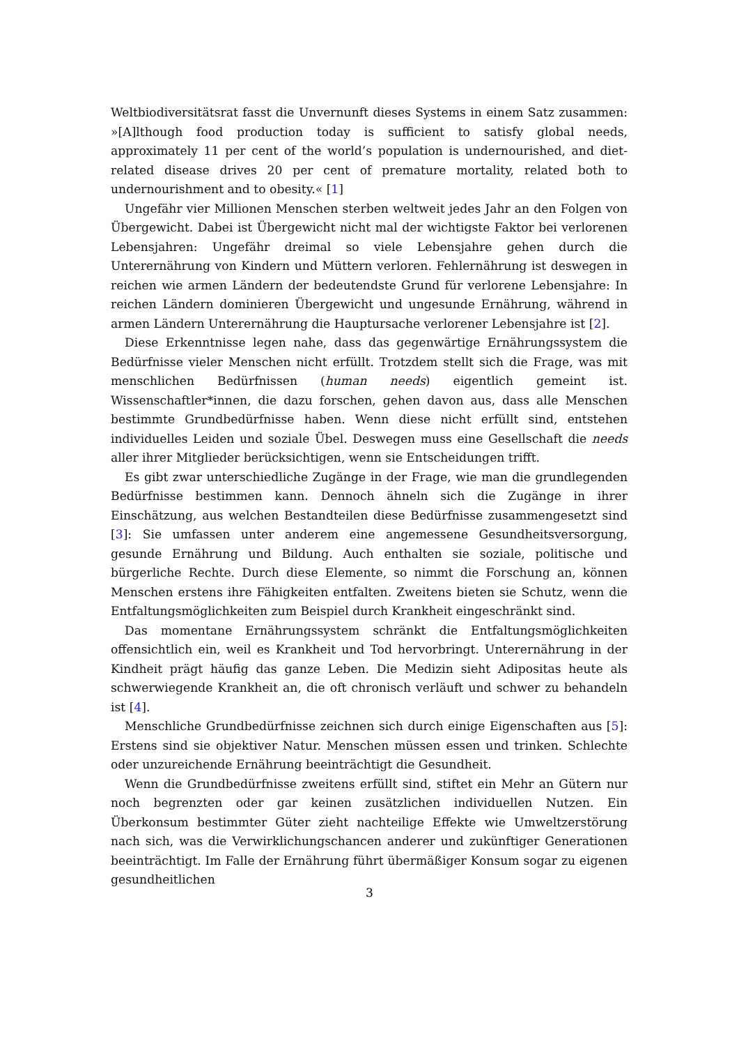Weltbiodiversitätsrat fasst die Unvernunft dieses Systems in einem Satz zusammen: »[A]lthough food production today is sufficient to satisfy global needs, approximately 11 per cent of the world’s population is undernourished, and diet-related disease drives 20 per cent of premature mortality, related both to undernourishment and to obesity.« [1]
Ungefähr vier Millionen Menschen sterben weltweit jedes Jahr an den Folgen von Übergewicht. Dabei ist Übergewicht nicht mal der wichtigste Faktor bei verlorenen Lebensjahren: Ungefähr dreimal so viele Lebensjahre gehen durch die Unterernährung von Kindern und Müttern verloren. Fehlernährung ist deswegen in reichen wie armen Ländern der bedeutendste Grund für verlorene Lebensjahre: In reichen Ländern dominieren Übergewicht und ungesunde Ernährung, während in armen Ländern Unterernährung die Hauptursache verlorener Lebensjahre ist [2].
Diese Erkenntnisse legen nahe, dass das gegenwärtige Ernährungssystem die Bedürfnisse vieler Menschen nicht erfüllt. Trotzdem stellt sich die Frage, was mit menschlichen Bedürfnissen (human needs) eigentlich gemeint ist. Wissenschaftler*innen, die dazu forschen, gehen davon aus, dass alle Menschen bestimmte Grundbedürfnisse haben. Wenn diese nicht erfüllt sind, entstehen individuelles Leiden und soziale Übel. Deswegen muss eine Gesellschaft die needs aller ihrer Mitglieder berücksichtigen, wenn sie Entscheidungen trifft.
Es gibt zwar unterschiedliche Zugänge in der Frage, wie man die grundlegenden Bedürfnisse bestimmen kann. Dennoch ähneln sich die Zugänge in ihrer Einschätzung, aus welchen Bestandteilen diese Bedürfnisse zusammengesetzt sind [3]: Sie umfassen unter anderem eine angemessene Gesundheitsversorgung, gesunde Ernährung und Bildung. Auch enthalten sie soziale, politische und bürgerliche Rechte. Durch diese Elemente, so nimmt die Forschung an, können Menschen erstens ihre Fähigkeiten entfalten. Zweitens bieten sie Schutz, wenn die Entfaltungsmöglichkeiten zum Beispiel durch Krankheit eingeschränkt sind.
Das momentane Ernährungssystem schränkt die Entfaltungsmöglichkeiten offensichtlich ein, weil es Krankheit und Tod hervorbringt. Unterernährung in der Kindheit prägt häufig das ganze Leben. Die Medizin sieht Adipositas heute als schwerwiegende Krankheit an, die oft chronisch verläuft und schwer zu behandeln ist [4].
Menschliche Grundbedürfnisse zeichnen sich durch einige Eigenschaften aus [5]: Erstens sind sie objektiver Natur. Menschen müssen essen und trinken. Schlechte oder unzureichende Ernährung beeinträchtigt die Gesundheit.
Wenn die Grundbedürfnisse zweitens erfüllt sind, stiftet ein Mehr an Gütern nur noch begrenzten oder gar keinen zusätzlichen individuellen Nutzen. Ein Überkonsum bestimmter Güter zieht nachteilige Effekte wie Umweltzerstörung nach sich, was die Verwirklichungschancen anderer und zukünftiger Generationen beeinträchtigt. Im Falle der Ernährung führt übermäßiger Konsum sogar zu eigenen gesundheitlichen
3